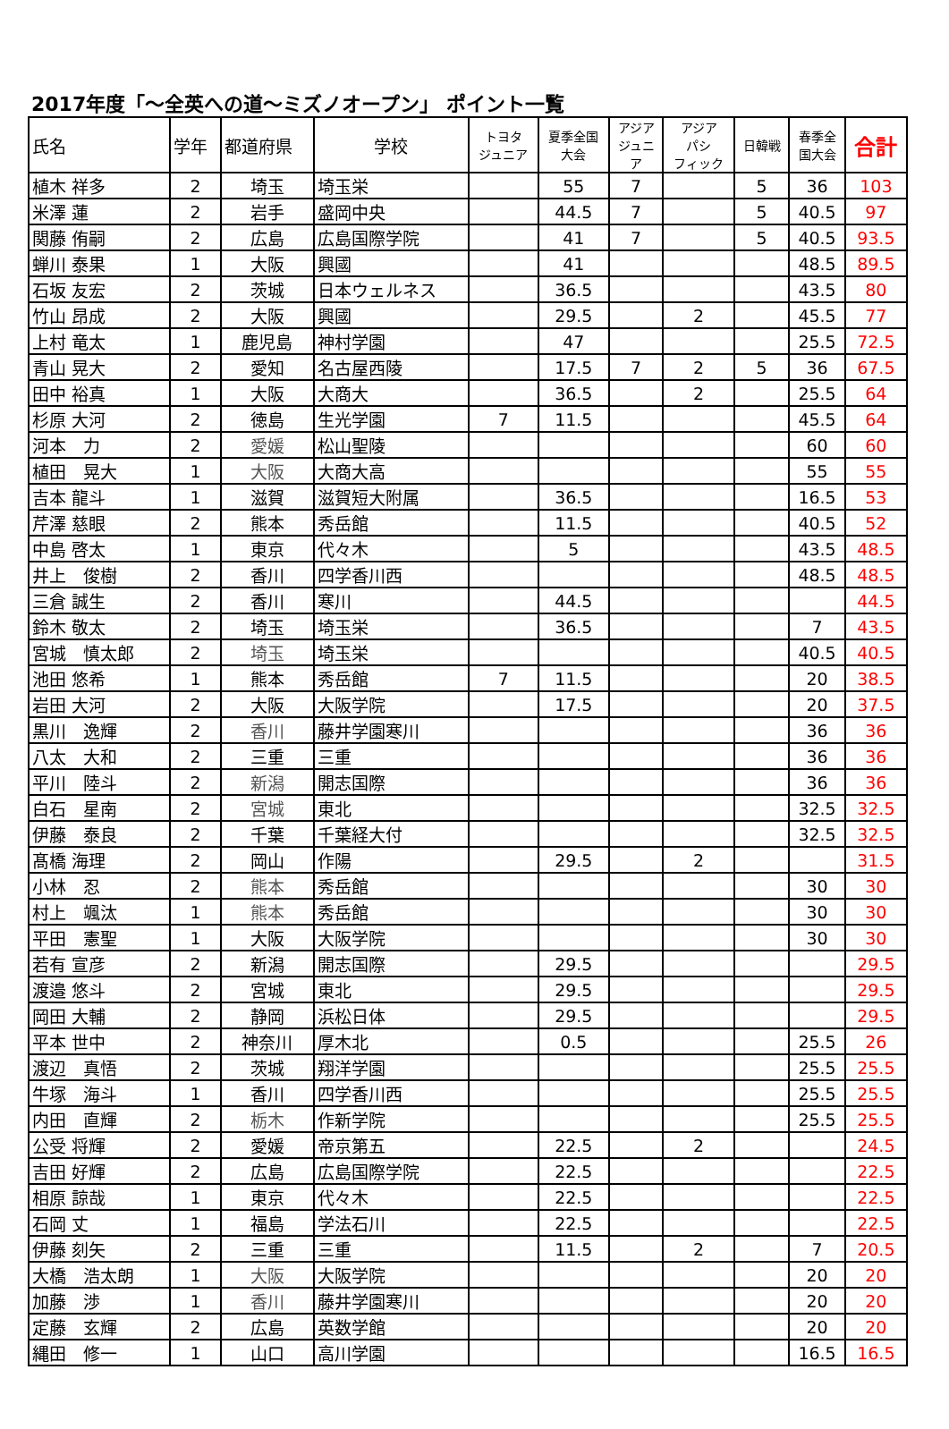2017年度「～全英への道～ミズノオープン」 ポイント一覧
| 氏名 | 学年 | 都道府県 | 学校 | トヨタ ジュニア | 夏季全国 大会 | アジア ジュニ ア | アジア パシ フィック | 日韓戦 | 春季全 国大会 | 合計 |
| --- | --- | --- | --- | --- | --- | --- | --- | --- | --- | --- |
| 植木 祥多 | 2 | 埼玉 | 埼玉栄 | | 55 | 7 | | 5 | 36 | 103 |
| 米澤 蓮 | 2 | 岩手 | 盛岡中央 | | 44.5 | 7 | | 5 | 40.5 | 97 |
| 関藤 侑嗣 | 2 | 広島 | 広島国際学院 | | 41 | 7 | | 5 | 40.5 | 93.5 |
| 蝉川 泰果 | 1 | 大阪 | 興國 | | 41 | | | | 48.5 | 89.5 |
| 石坂 友宏 | 2 | 茨城 | 日本ウェルネス | | 36.5 | | | | 43.5 | 80 |
| 竹山 昂成 | 2 | 大阪 | 興國 | | 29.5 | | 2 | | 45.5 | 77 |
| 上村 竜太 | 1 | 鹿児島 | 神村学園 | | 47 | | | | 25.5 | 72.5 |
| 青山 晃大 | 2 | 愛知 | 名古屋西陵 | | 17.5 | 7 | 2 | 5 | 36 | 67.5 |
| 田中 裕真 | 1 | 大阪 | 大商大 | | 36.5 | | 2 | | 25.5 | 64 |
| 杉原 大河 | 2 | 徳島 | 生光学園 | 7 | 11.5 | | | | 45.5 | 64 |
| 河本 力 | 2 | 愛媛 | 松山聖陵 | | | | | | 60 | 60 |
| 植田 晃大 | 1 | 大阪 | 大商大高 | | | | | | 55 | 55 |
| 吉本 龍斗 | 1 | 滋賀 | 滋賀短大附属 | | 36.5 | | | | 16.5 | 53 |
| 芹澤 慈眼 | 2 | 熊本 | 秀岳館 | | 11.5 | | | | 40.5 | 52 |
| 中島 啓太 | 1 | 東京 | 代々木 | | 5 | | | | 43.5 | 48.5 |
| 井上 俊樹 | 2 | 香川 | 四学香川西 | | | | | | 48.5 | 48.5 |
| 三倉 誠生 | 2 | 香川 | 寒川 | | 44.5 | | | | | 44.5 |
| 鈴木 敬太 | 2 | 埼玉 | 埼玉栄 | | 36.5 | | | | 7 | 43.5 |
| 宮城 慎太郎 | 2 | 埼玉 | 埼玉栄 | | | | | | 40.5 | 40.5 |
| 池田 悠希 | 1 | 熊本 | 秀岳館 | 7 | 11.5 | | | | 20 | 38.5 |
| 岩田 大河 | 2 | 大阪 | 大阪学院 | | 17.5 | | | | 20 | 37.5 |
| 黒川 逸輝 | 2 | 香川 | 藤井学園寒川 | | | | | | 36 | 36 |
| 八太 大和 | 2 | 三重 | 三重 | | | | | | 36 | 36 |
| 平川 陸斗 | 2 | 新潟 | 開志国際 | | | | | | 36 | 36 |
| 白石 星南 | 2 | 宮城 | 東北 | | | | | | 32.5 | 32.5 |
| 伊藤 泰良 | 2 | 千葉 | 千葉経大付 | | | | | | 32.5 | 32.5 |
| 髙橋 海理 | 2 | 岡山 | 作陽 | | 29.5 | | 2 | | | 31.5 |
| 小林 忍 | 2 | 熊本 | 秀岳館 | | | | | | 30 | 30 |
| 村上 颯汰 | 1 | 熊本 | 秀岳館 | | | | | | 30 | 30 |
| 平田 憲聖 | 1 | 大阪 | 大阪学院 | | | | | | 30 | 30 |
| 若有 宣彦 | 2 | 新潟 | 開志国際 | | 29.5 | | | | | 29.5 |
| 渡邉 悠斗 | 2 | 宮城 | 東北 | | 29.5 | | | | | 29.5 |
| 岡田 大輔 | 2 | 静岡 | 浜松日体 | | 29.5 | | | | | 29.5 |
| 平本 世中 | 2 | 神奈川 | 厚木北 | | 0.5 | | | | 25.5 | 26 |
| 渡辺 真悟 | 2 | 茨城 | 翔洋学園 | | | | | | 25.5 | 25.5 |
| 牛塚 海斗 | 1 | 香川 | 四学香川西 | | | | | | 25.5 | 25.5 |
| 内田 直輝 | 2 | 栃木 | 作新学院 | | | | | | 25.5 | 25.5 |
| 公受 将輝 | 2 | 愛媛 | 帝京第五 | | 22.5 | | 2 | | | 24.5 |
| 吉田 好輝 | 2 | 広島 | 広島国際学院 | | 22.5 | | | | | 22.5 |
| 相原 諒哉 | 1 | 東京 | 代々木 | | 22.5 | | | | | 22.5 |
| 石岡 丈 | 1 | 福島 | 学法石川 | | 22.5 | | | | | 22.5 |
| 伊藤 刻矢 | 2 | 三重 | 三重 | | 11.5 | | 2 | | 7 | 20.5 |
| 大橋 浩太朗 | 1 | 大阪 | 大阪学院 | | | | | | 20 | 20 |
| 加藤 渉 | 1 | 香川 | 藤井学園寒川 | | | | | | 20 | 20 |
| 定藤 玄輝 | 2 | 広島 | 英数学館 | | | | | | 20 | 20 |
| 縄田 修一 | 1 | 山口 | 高川学園 | | | | | | 16.5 | 16.5 |